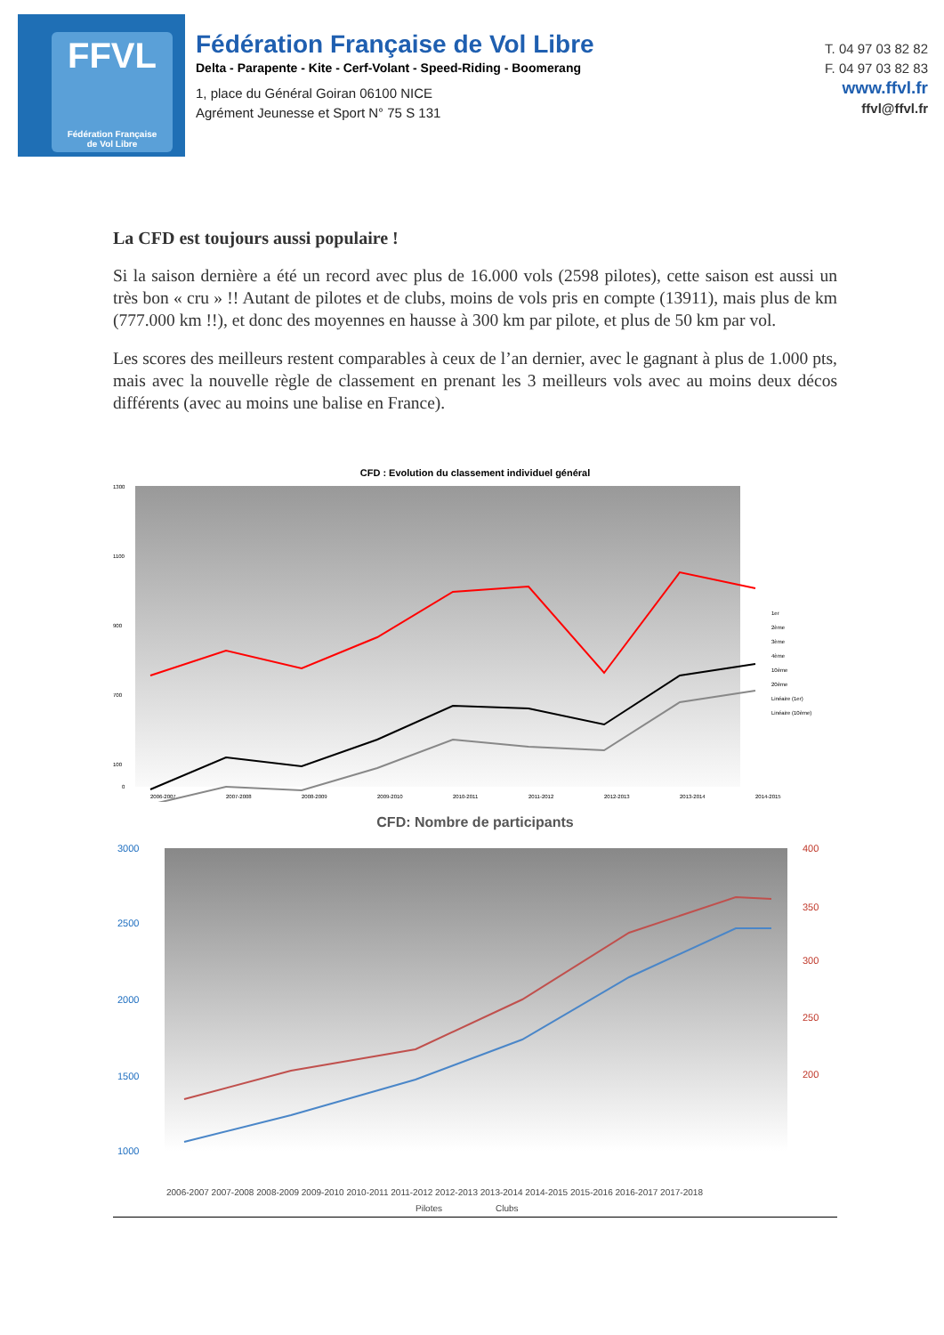FFVL
Fédération Française
de Vol Libre
Fédération Française de Vol Libre
Delta - Parapente - Kite - Cerf-Volant - Speed-Riding - Boomerang
1, place du Général Goiran 06100 NICE
Agrément Jeunesse et Sport N° 75 S 131
T. 04 97 03 82 82
F. 04 97 03 82 83
www.ffvl.fr
ffvl@ffvl.fr
La CFD est toujours aussi populaire !
Si la saison dernière a été un record avec plus de 16.000 vols (2598 pilotes), cette saison est aussi un très bon « cru » !! Autant de pilotes et de clubs, moins de vols pris en compte (13911), mais plus de km (777.000 km !!), et donc des moyennes en hausse à 300 km par pilote, et plus de 50 km par vol.
Les scores des meilleurs restent comparables à ceux de l’an dernier, avec le gagnant à plus de 1.000 pts, mais avec la nouvelle règle de classement en prenant les 3 meilleurs vols avec au moins deux décos différents (avec au moins une balise en France).
CFD : Evolution du classement individuel général
1300
1100
900
700
100
0
2006-2007
2007-2008
2008-2009
2009-2010
2010-2011
2011-2012
2012-2013
2013-2014
2014-2015
1er
2ème
3ème
4ème
10ème
20ème
Linéaire (1er)
Linéaire (10ème)
CFD: Nombre de participants
3000
2500
2000
1500
1000
400
350
300
250
200
2006-2007 2007-2008 2008-2009 2009-2010 2010-2011 2011-2012 2012-2013 2013-2014 2014-2015 2015-2016 2016-2017 2017-2018
Pilotes
Clubs